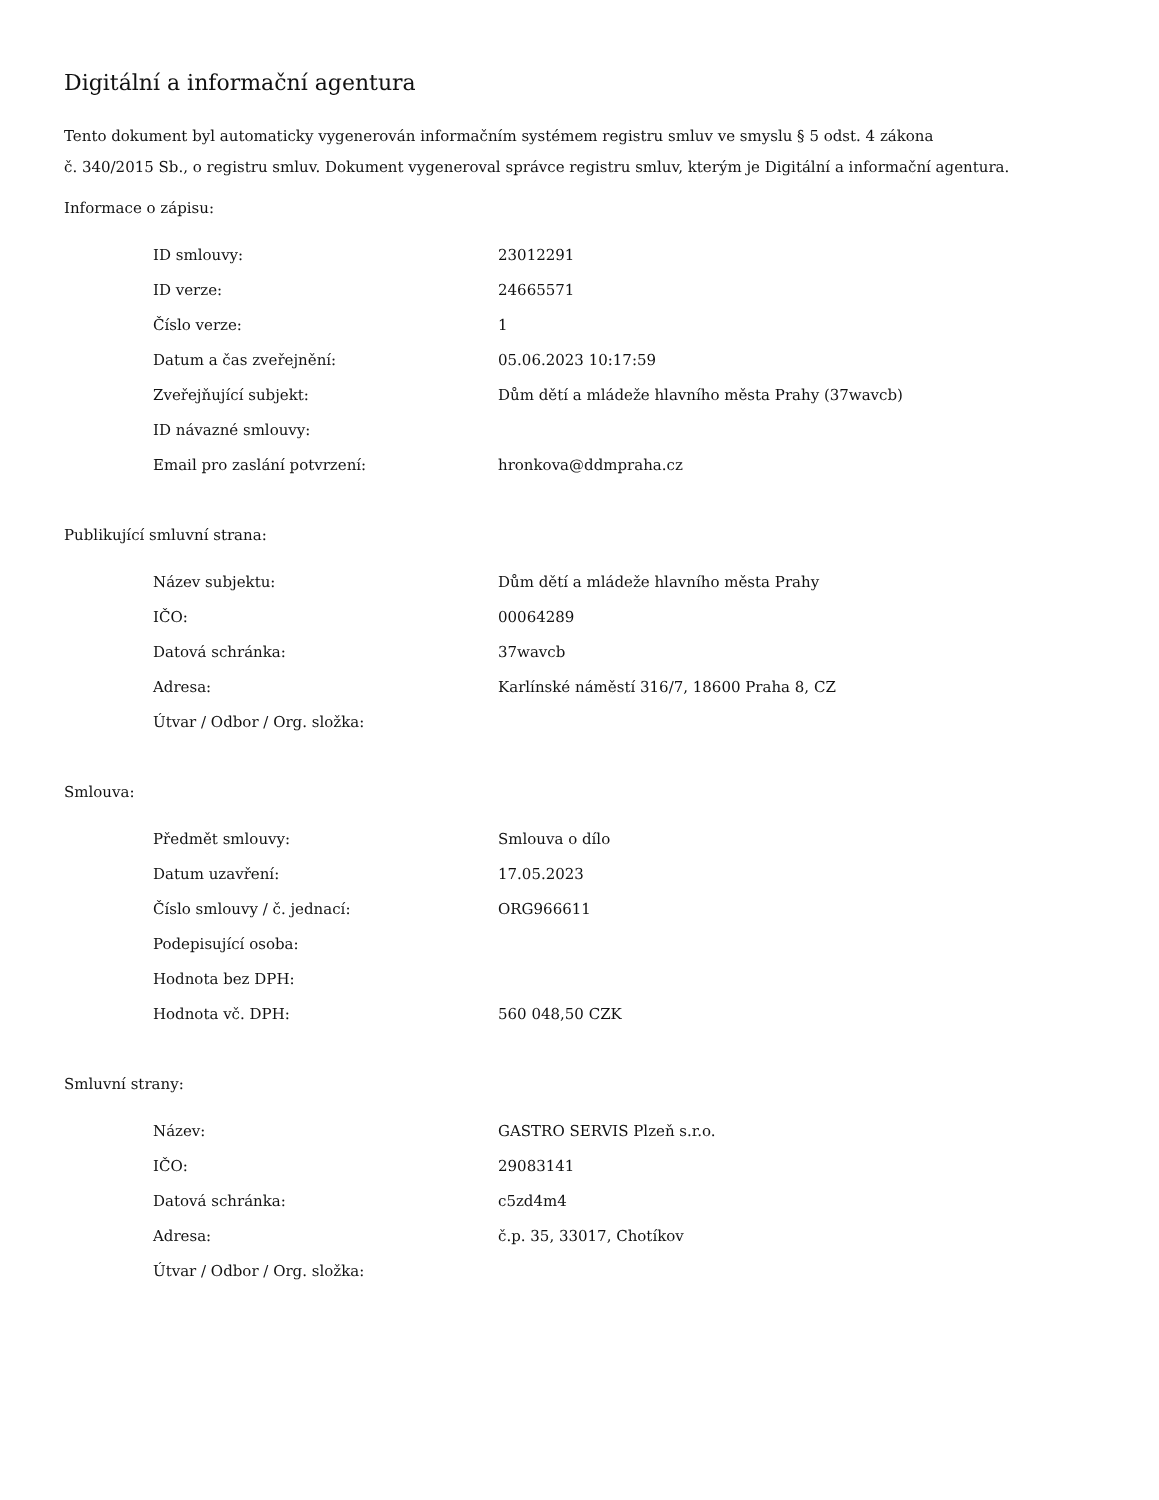Digitální a informační agentura
Tento dokument byl automaticky vygenerován informačním systémem registru smluv ve smyslu § 5 odst. 4 zákona
č. 340/2015 Sb., o registru smluv. Dokument vygeneroval správce registru smluv, kterým je Digitální a informační agentura.
Informace o zápisu:
| ID smlouvy: | 23012291 |
| ID verze: | 24665571 |
| Číslo verze: | 1 |
| Datum a čas zveřejnění: | 05.06.2023 10:17:59 |
| Zveřejňující subjekt: | Dům dětí a mládeže hlavního města Prahy (37wavcb) |
| ID návazné smlouvy: | |
| Email pro zaslání potvrzení: | hronkova@ddmpraha.cz |
Publikující smluvní strana:
| Název subjektu: | Dům dětí a mládeže hlavního města Prahy |
| IČO: | 00064289 |
| Datová schránka: | 37wavcb |
| Adresa: | Karlínské náměstí 316/7, 18600 Praha 8, CZ |
| Útvar / Odbor / Org. složka: | |
Smlouva:
| Předmět smlouvy: | Smlouva o dílo |
| Datum uzavření: | 17.05.2023 |
| Číslo smlouvy / č. jednací: | ORG966611 |
| Podepisující osoba: | |
| Hodnota bez DPH: | |
| Hodnota vč. DPH: | 560 048,50 CZK |
Smluvní strany:
| Název: | GASTRO SERVIS Plzeň s.r.o. |
| IČO: | 29083141 |
| Datová schránka: | c5zd4m4 |
| Adresa: | č.p. 35, 33017, Chotíkov |
| Útvar / Odbor / Org. složka: | |